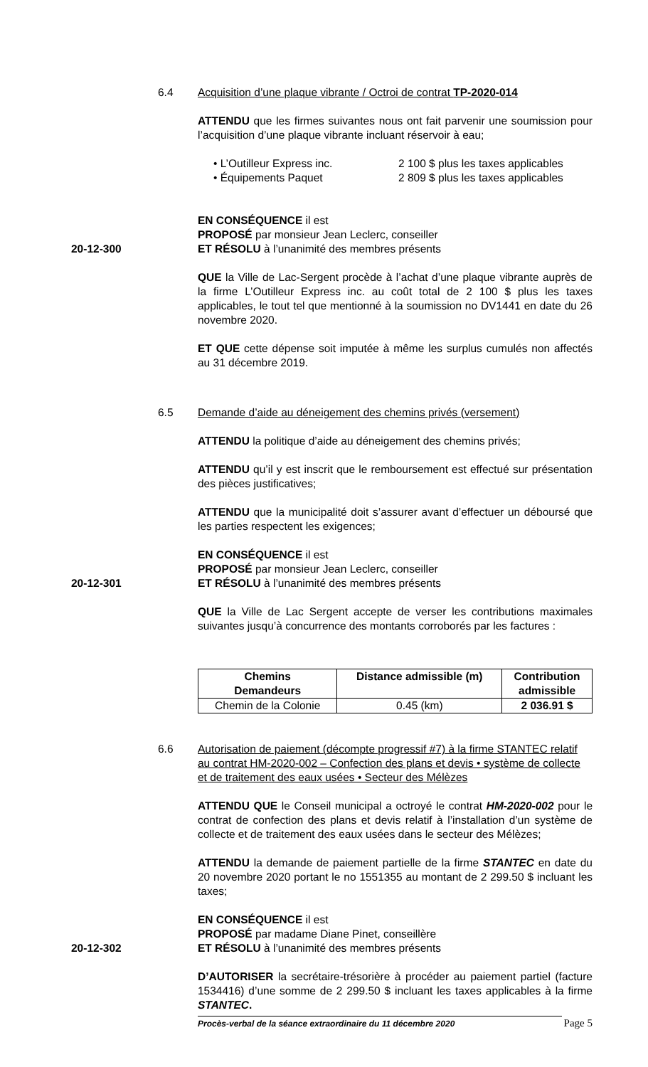6.4 Acquisition d’une plaque vibrante / Octroi de contrat TP-2020-014
ATTENDU que les firmes suivantes nous ont fait parvenir une soumission pour l’acquisition d’une plaque vibrante incluant réservoir à eau;
• L’Outilleur Express inc. 2 100 $ plus les taxes applicables
• Équipements Paquet 2 809 $ plus les taxes applicables
EN CONSÉQUENCE il est
PROPOSÉ par monsieur Jean Leclerc, conseiller
20-12-300 ET RÉSOLU à l’unanimité des membres présents
QUE la Ville de Lac-Sergent procède à l’achat d’une plaque vibrante auprès de la firme L’Outilleur Express inc. au coût total de 2 100 $ plus les taxes applicables, le tout tel que mentionné à la soumission no DV1441 en date du 26 novembre 2020.
ET QUE cette dépense soit imputée à même les surplus cumulés non affectés au 31 décembre 2019.
6.5 Demande d’aide au déneigement des chemins privés (versement)
ATTENDU la politique d’aide au déneigement des chemins privés;
ATTENDU qu’il y est inscrit que le remboursement est effectué sur présentation des pièces justificatives;
ATTENDU que la municipalité doit s’assurer avant d’effectuer un déboursé que les parties respectent les exigences;
EN CONSÉQUENCE il est
PROPOSÉ par monsieur Jean Leclerc, conseiller
20-12-301 ET RÉSOLU à l’unanimité des membres présents
QUE la Ville de Lac Sergent accepte de verser les contributions maximales suivantes jusqu’à concurrence des montants corroborés par les factures :
| Chemins Demandeurs | Distance admissible (m) | Contribution admissible |
| --- | --- | --- |
| Chemin de la Colonie | 0.45 (km) | 2 036.91 $ |
6.6 Autorisation de paiement (décompte progressif #7) à la firme STANTEC relatif au contrat HM-2020-002 – Confection des plans et devis • système de collecte et de traitement des eaux usées • Secteur des Mélèzes
ATTENDU QUE le Conseil municipal a octroyé le contrat HM-2020-002 pour le contrat de confection des plans et devis relatif à l’installation d’un système de collecte et de traitement des eaux usées dans le secteur des Mélèzes;
ATTENDU la demande de paiement partielle de la firme STANTEC en date du 20 novembre 2020 portant le no 1551355 au montant de 2 299.50 $ incluant les taxes;
EN CONSÉQUENCE il est
PROPOSÉ par madame Diane Pinet, conseillère
20-12-302 ET RÉSOLU à l’unanimité des membres présents
D’AUTORISER la secrétaire-trésorière à procéder au paiement partiel (facture 1534416) d’une somme de 2 299.50 $ incluant les taxes applicables à la firme STANTEC.
Procès-verbal de la séance extraordinaire du 11 décembre 2020 Page 5